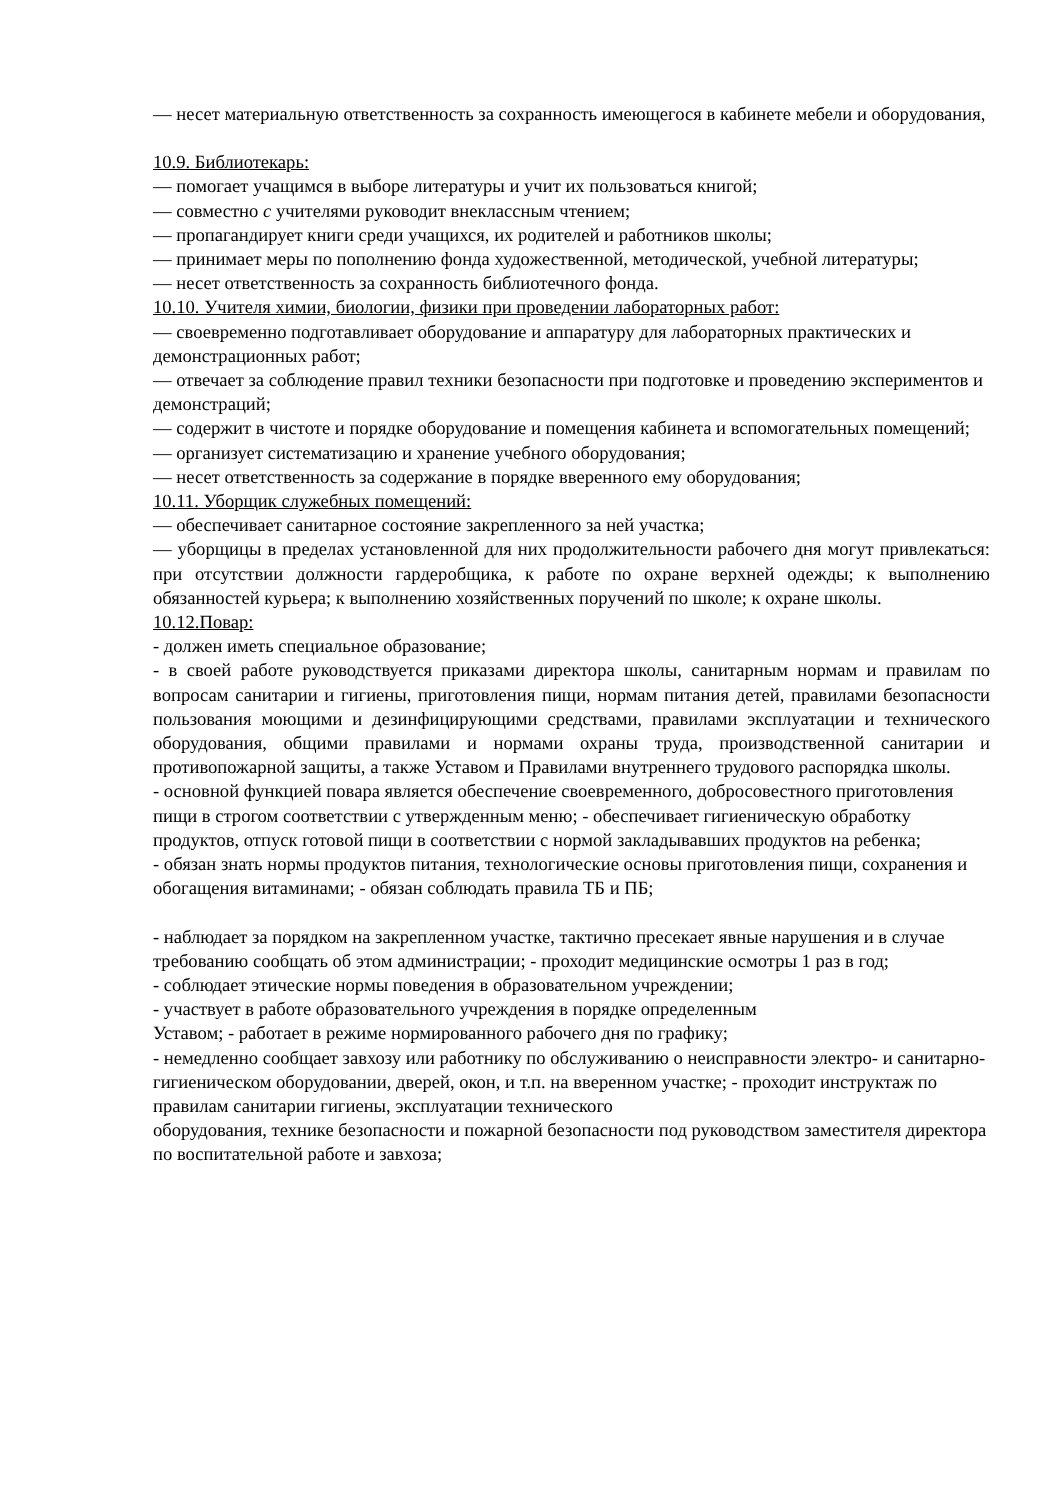— несет материальную ответственность за сохранность имеющегося в кабинете мебели и оборудования,
10.9. Библиотекарь:
— помогает учащимся в выборе литературы и учит их пользоваться книгой;
— совместно с учителями руководит внеклассным чтением;
— пропагандирует книги среди учащихся, их родителей и работников школы;
— принимает меры по пополнению фонда художественной, методической, учебной литературы;
— несет ответственность за сохранность библиотечного фонда.
10.10. Учителя химии, биологии, физики при проведении лабораторных работ:
— своевременно подготавливает оборудование и аппаратуру для лабораторных практических и демонстрационных работ;
— отвечает за соблюдение правил техники безопасности при подготовке и проведению экспериментов и демонстраций;
— содержит в чистоте и порядке оборудование и помещения кабинета и вспомогательных помещений;
— организует систематизацию и хранение учебного оборудования;
— несет ответственность за содержание в порядке вверенного ему оборудования;
10.11. Уборщик служебных помещений:
— обеспечивает санитарное состояние закрепленного за ней участка;
— уборщицы в пределах установленной для них продолжительности рабочего дня могут привлекаться: при отсутствии должности гардеробщика, к работе по охране верхней одежды; к выполнению обязанностей курьера; к выполнению хозяйственных поручений по школе; к охране школы.
10.12.Повар:
- должен иметь специальное образование;
- в своей работе руководствуется приказами директора школы, санитарным нормам и правилам по вопросам санитарии и гигиены, приготовления пищи, нормам питания детей, правилами безопасности пользования моющими и дезинфицирующими средствами, правилами эксплуатации и технического оборудования, общими правилами и нормами охраны труда, производственной санитарии и противопожарной защиты, а также Уставом и Правилами внутреннего трудового распорядка школы.
- основной функцией повара является обеспечение своевременного, добросовестного приготовления пищи в строгом соответствии с утвержденным меню; - обеспечивает гигиеническую обработку продуктов, отпуск готовой пищи в соответствии с нормой закладывавших продуктов на ребенка;
- обязан знать нормы продуктов питания, технологические основы приготовления пищи, сохранения и обогащения витаминами; - обязан соблюдать правила ТБ и ПБ;
- наблюдает за порядком на закрепленном участке, тактично пресекает явные нарушения и в случае требованию сообщать об этом администрации; - проходит медицинские осмотры 1 раз в год;
- соблюдает этические нормы поведения в образовательном учреждении;
- участвует в работе образовательного учреждения в порядке определенным
Уставом; - работает в режиме нормированного рабочего дня по графику;
- немедленно сообщает завхозу или работнику по обслуживанию о неисправности электро- и санитарно-гигиеническом оборудовании, дверей, окон, и т.п. на вверенном участке; - проходит инструктаж по правилам санитарии гигиены, эксплуатации технического
оборудования, технике безопасности и пожарной безопасности под руководством заместителя директора по воспитательной работе и завхоза;